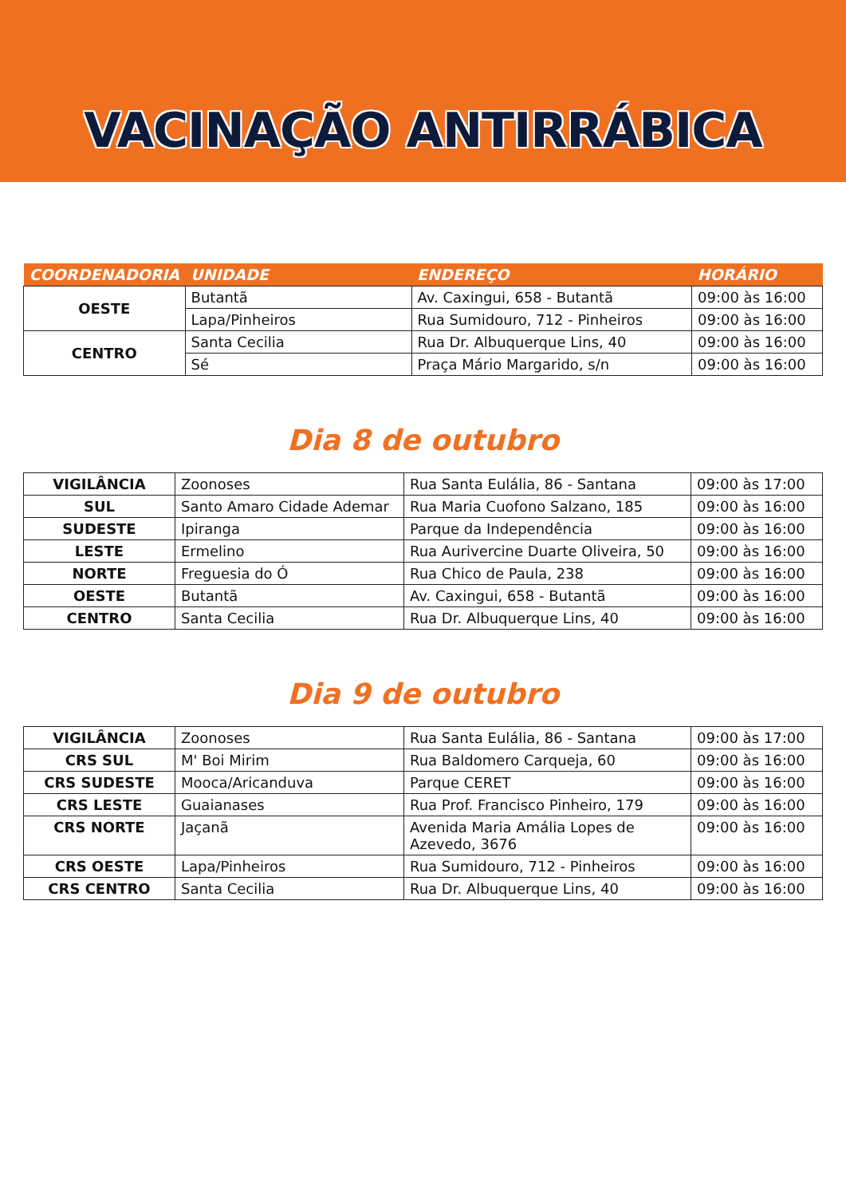VACINAÇÃO ANTIRRÁBICA
| COORDENADORIA | UNIDADE | ENDEREÇO | HORÁRIO |
| --- | --- | --- | --- |
| OESTE | Butantã | Av. Caxingui, 658 - Butantã | 09:00 às 16:00 |
| | Lapa/Pinheiros | Rua Sumidouro, 712 - Pinheiros | 09:00 às 16:00 |
| CENTRO | Santa Cecilia | Rua Dr. Albuquerque Lins, 40 | 09:00 às 16:00 |
| | Sé | Praça Mário Margarido, s/n | 09:00 às 16:00 |
Dia 8 de outubro
| VIGILÂNCIA | Zoonoses | Rua Santa Eulália, 86 - Santana | 09:00 às 17:00 |
| SUL | Santo Amaro Cidade Ademar | Rua Maria Cuofono Salzano, 185 | 09:00 às 16:00 |
| SUDESTE | Ipiranga | Parque da Independência | 09:00 às 16:00 |
| LESTE | Ermelino | Rua Aurivercine Duarte Oliveira, 50 | 09:00 às 16:00 |
| NORTE | Freguesia do Ó | Rua Chico de Paula, 238 | 09:00 às 16:00 |
| OESTE | Butantã | Av. Caxingui, 658 - Butantã | 09:00 às 16:00 |
| CENTRO | Santa Cecilia | Rua Dr. Albuquerque Lins, 40 | 09:00 às 16:00 |
Dia 9 de outubro
| VIGILÂNCIA | Zoonoses | Rua Santa Eulália, 86 - Santana | 09:00 às 17:00 |
| CRS SUL | M' Boi Mirim | Rua Baldomero Carqueja, 60 | 09:00 às 16:00 |
| CRS SUDESTE | Mooca/Aricanduva | Parque CERET | 09:00 às 16:00 |
| CRS LESTE | Guaianases | Rua Prof. Francisco Pinheiro, 179 | 09:00 às 16:00 |
| CRS NORTE | Jaçanã | Avenida Maria Amália Lopes de Azevedo, 3676 | 09:00 às 16:00 |
| CRS OESTE | Lapa/Pinheiros | Rua Sumidouro, 712 - Pinheiros | 09:00 às 16:00 |
| CRS CENTRO | Santa Cecilia | Rua Dr. Albuquerque Lins, 40 | 09:00 às 16:00 |